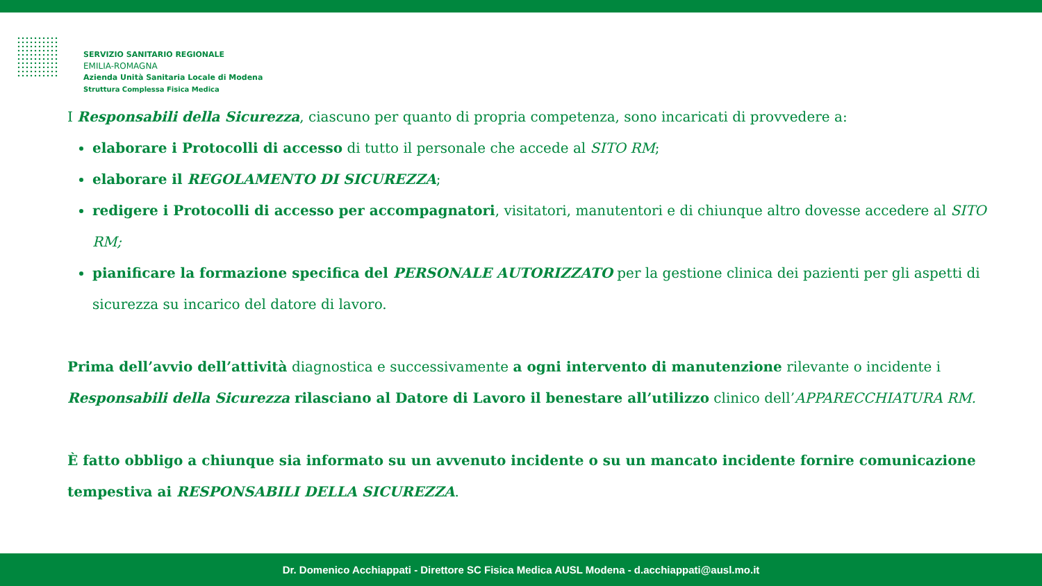SERVIZIO SANITARIO REGIONALE
EMILIA-ROMAGNA
Azienda Unità Sanitaria Locale di Modena
Struttura Complessa Fisica Medica
I Responsabili della Sicurezza, ciascuno per quanto di propria competenza, sono incaricati di provvedere a:
elaborare i Protocolli di accesso di tutto il personale che accede al SITO RM;
elaborare il REGOLAMENTO DI SICUREZZA;
redigere i Protocolli di accesso per accompagnatori, visitatori, manutentori e di chiunque altro dovesse accedere al SITO RM;
pianificare la formazione specifica del PERSONALE AUTORIZZATO per la gestione clinica dei pazienti per gli aspetti di sicurezza su incarico del datore di lavoro.
Prima dell’avvio dell’attività diagnostica e successivamente a ogni intervento di manutenzione rilevante o incidente i Responsabili della Sicurezza rilasciano al Datore di Lavoro il benestare all’utilizzo clinico dell’APPARECCHIATURA RM.
È fatto obbligo a chiunque sia informato su un avvenuto incidente o su un mancato incidente fornire comunicazione tempestiva ai RESPONSABILI DELLA SICUREZZA.
Dr. Domenico Acchiappati - Direttore SC Fisica Medica AUSL Modena - d.acchiappati@ausl.mo.it